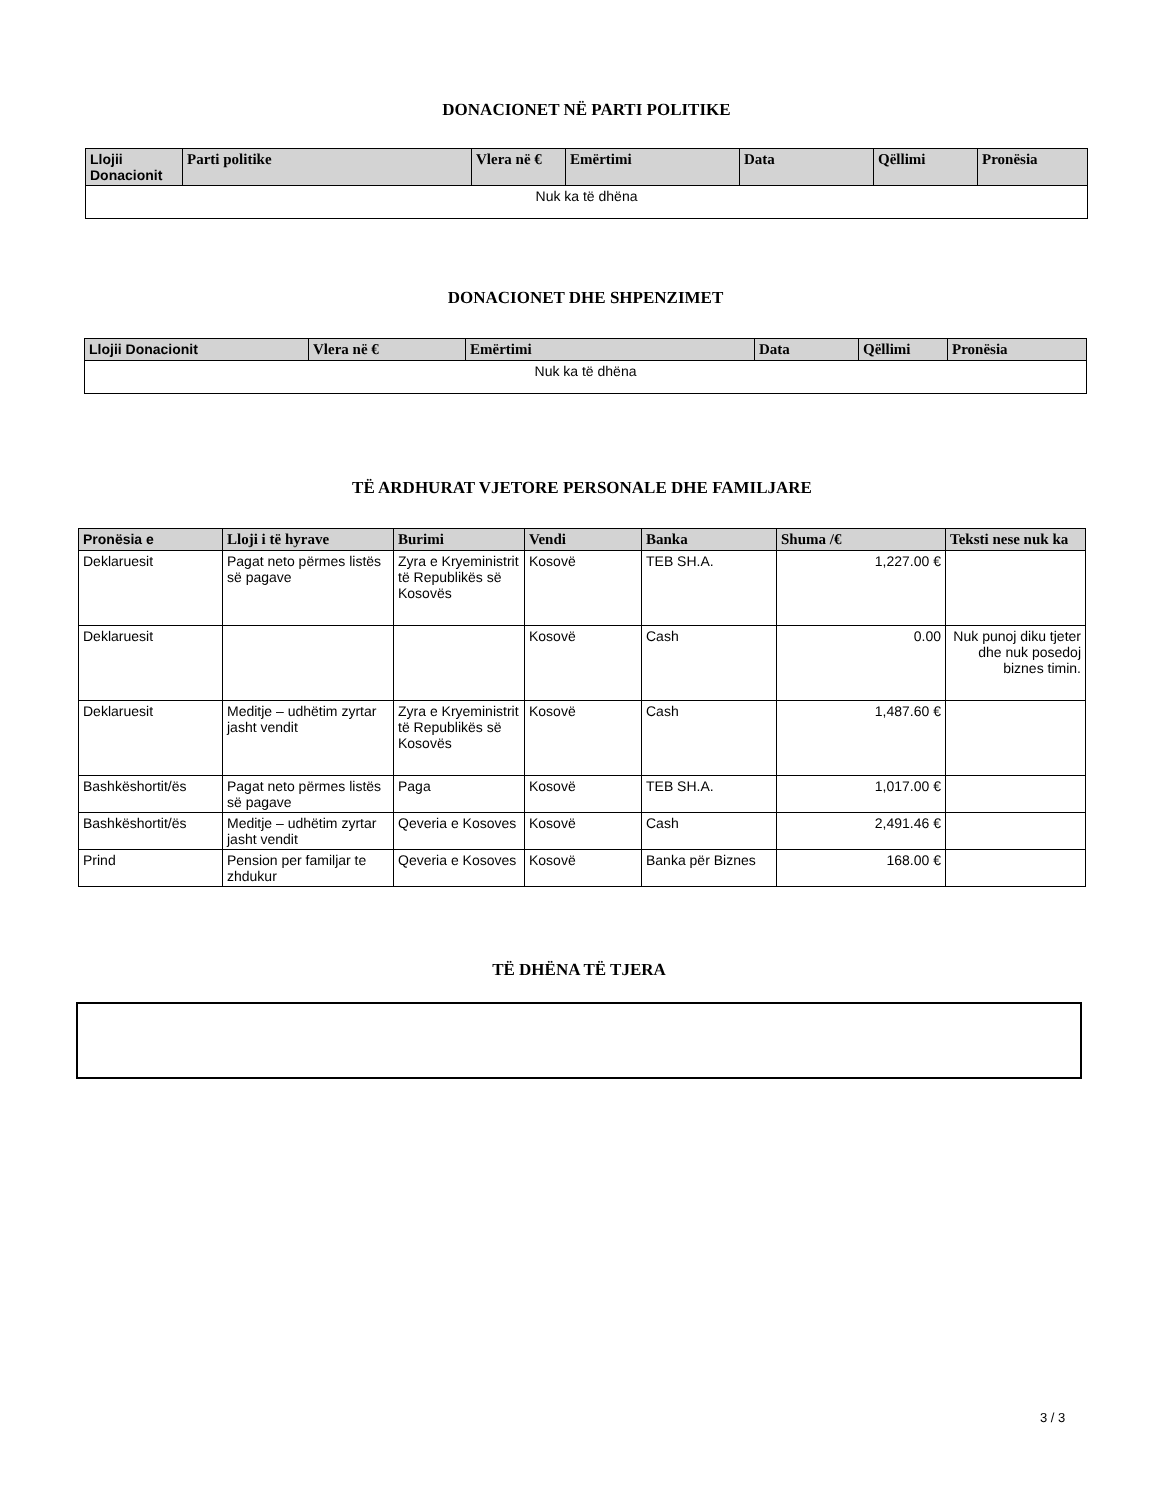DONACIONET NË PARTI POLITIKE
| Llojii Donacionit | Parti politike | Vlera në € | Emërtimi | Data | Qëllimi | Pronësia |
| --- | --- | --- | --- | --- | --- | --- |
| Nuk ka të dhëna | | | | | | |
DONACIONET DHE SHPENZIMET
| Llojii Donacionit | Vlera në € | Emërtimi | Data | Qëllimi | Pronësia |
| --- | --- | --- | --- | --- | --- |
| Nuk ka të dhëna | | | | | |
TË ARDHURAT VJETORE PERSONALE DHE FAMILJARE
| Pronësia e | Lloji i të hyrave | Burimi | Vendi | Banka | Shuma /€ | Teksti nese nuk ka |
| --- | --- | --- | --- | --- | --- | --- |
| Deklaruesit | Pagat neto përmes listës së pagave | Zyra e Kryeministrit të Republikës së Kosovës | Kosovë | TEB SH.A. | 1,227.00 € | |
| Deklaruesit | | | Kosovë | Cash | 0.00 | Nuk punoj diku tjeter dhe nuk posedoj biznes timin. |
| Deklaruesit | Meditje – udhëtim zyrtar jasht vendit | Zyra e Kryeministrit të Republikës së Kosovës | Kosovë | Cash | 1,487.60 € | |
| Bashkëshortit/ës | Pagat neto përmes listës së pagave | Paga | Kosovë | TEB SH.A. | 1,017.00 € | |
| Bashkëshortit/ës | Meditje – udhëtim zyrtar jasht vendit | Qeveria e Kosoves | Kosovë | Cash | 2,491.46 € | |
| Prind | Pension per familjar te zhdukur | Qeveria e Kosoves | Kosovë | Banka për Biznes | 168.00 € | |
TË DHËNA TË TJERA
3 / 3